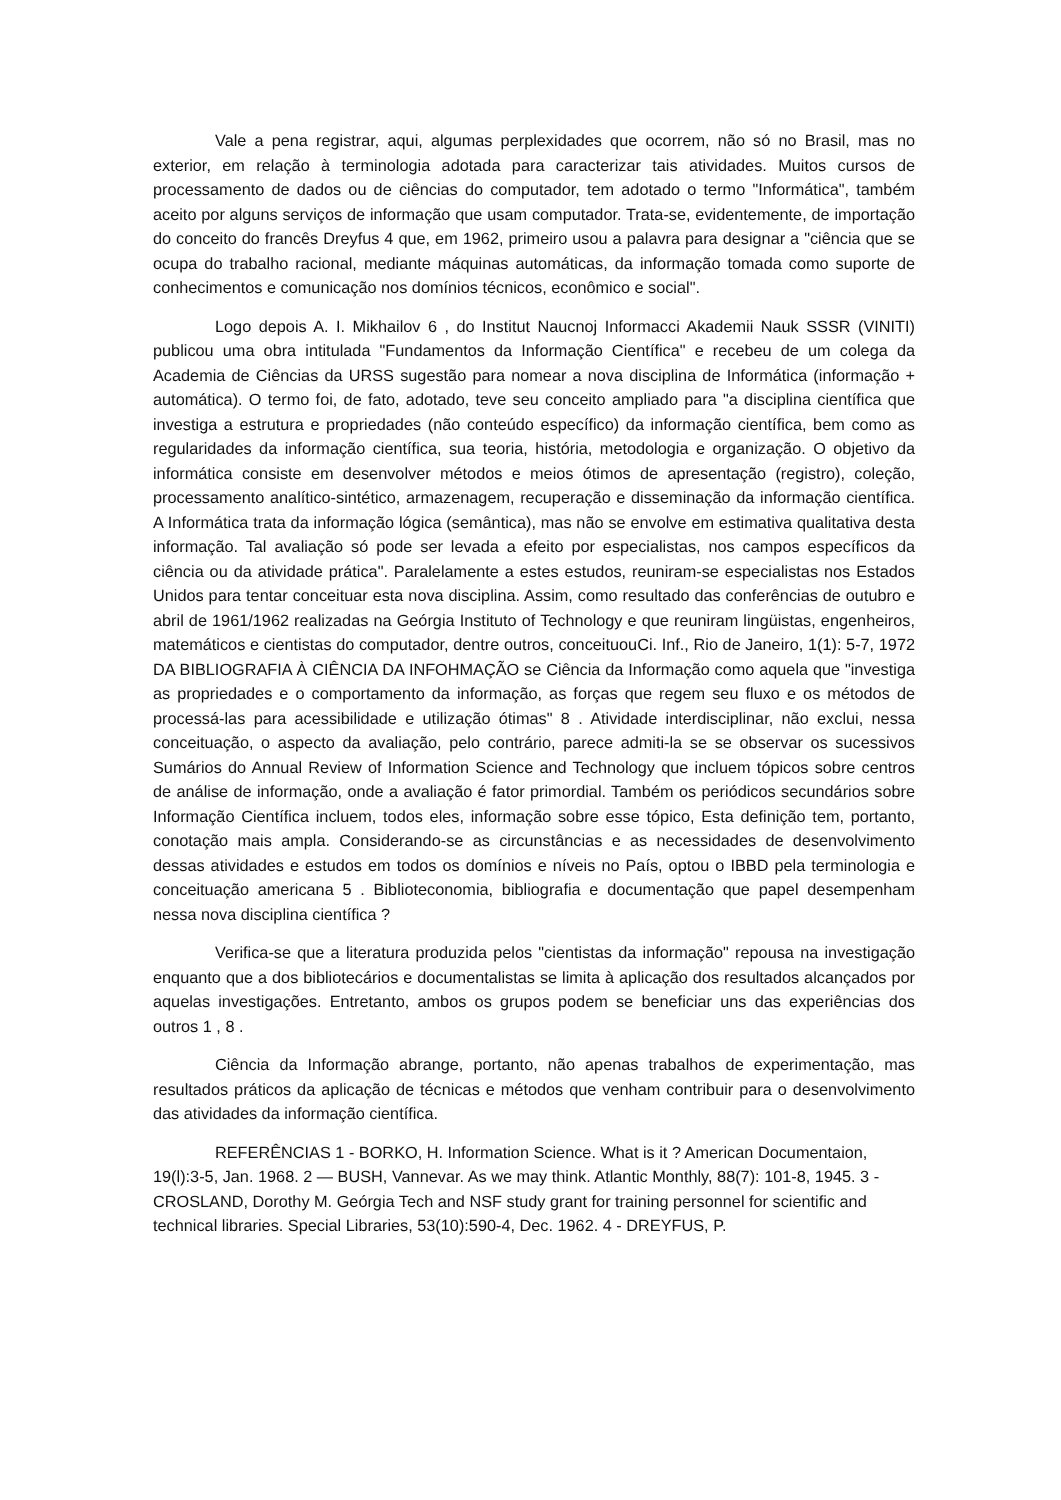Vale a pena registrar, aqui, algumas perplexidades que ocorrem, não só no Brasil, mas no exterior, em relação à terminologia adotada para caracterizar tais atividades. Muitos cursos de processamento de dados ou de ciências do computador, tem adotado o termo "Informática", também aceito por alguns serviços de informação que usam computador. Trata-se, evidentemente, de importação do conceito do francês Dreyfus 4 que, em 1962, primeiro usou a palavra para designar a "ciência que se ocupa do trabalho racional, mediante máquinas automáticas, da informação tomada como suporte de conhecimentos e comunicação nos domínios técnicos, econômico e social".
Logo depois A. I. Mikhailov 6 , do Institut Naucnoj Informacci Akademii Nauk SSSR (VINITI) publicou uma obra intitulada "Fundamentos da Informação Científica" e recebeu de um colega da Academia de Ciências da URSS sugestão para nomear a nova disciplina de Informática (informação + automática). O termo foi, de fato, adotado, teve seu conceito ampliado para "a disciplina científica que investiga a estrutura e propriedades (não conteúdo específico) da informação científica, bem como as regularidades da informação científica, sua teoria, história, metodologia e organização. O objetivo da informática consiste em desenvolver métodos e meios ótimos de apresentação (registro), coleção, processamento analítico-sintético, armazenagem, recuperação e disseminação da informação científica. A Informática trata da informação lógica (semântica), mas não se envolve em estimativa qualitativa desta informação. Tal avaliação só pode ser levada a efeito por especialistas, nos campos específicos da ciência ou da atividade prática". Paralelamente a estes estudos, reuniram-se especialistas nos Estados Unidos para tentar conceituar esta nova disciplina. Assim, como resultado das conferências de outubro e abril de 1961/1962 realizadas na Geórgia Instituto of Technology e que reuniram lingüistas, engenheiros, matemáticos e cientistas do computador, dentre outros, conceituouCi. Inf., Rio de Janeiro, 1(1): 5-7, 1972 DA BIBLIOGRAFIA À CIÊNCIA DA INFOHMAÇÃO se Ciência da Informação como aquela que "investiga as propriedades e o comportamento da informação, as forças que regem seu fluxo e os métodos de processá-las para acessibilidade e utilização ótimas" 8 . Atividade interdisciplinar, não exclui, nessa conceituação, o aspecto da avaliação, pelo contrário, parece admiti-la se se observar os sucessivos Sumários do Annual Review of Information Science and Technology que incluem tópicos sobre centros de análise de informação, onde a avaliação é fator primordial. Também os periódicos secundários sobre Informação Científica incluem, todos eles, informação sobre esse tópico, Esta definição tem, portanto, conotação mais ampla. Considerando-se as circunstâncias e as necessidades de desenvolvimento dessas atividades e estudos em todos os domínios e níveis no País, optou o IBBD pela terminologia e conceituação americana 5 . Biblioteconomia, bibliografia e documentação que papel desempenham nessa nova disciplina científica ?
Verifica-se que a literatura produzida pelos "cientistas da informação" repousa na investigação enquanto que a dos bibliotecários e documentalistas se limita à aplicação dos resultados alcançados por aquelas investigações. Entretanto, ambos os grupos podem se beneficiar uns das experiências dos outros 1 , 8 .
Ciência da Informação abrange, portanto, não apenas trabalhos de experimentação, mas resultados práticos da aplicação de técnicas e métodos que venham contribuir para o desenvolvimento das atividades da informação científica.
REFERÊNCIAS 1 - BORKO, H. Information Science. What is it ? American Documentaion, 19(l):3-5, Jan. 1968. 2 — BUSH, Vannevar. As we may think. Atlantic Monthly, 88(7): 101-8, 1945. 3 - CROSLAND, Dorothy M. Geórgia Tech and NSF study grant for training personnel for scientific and technical libraries. Special Libraries, 53(10):590-4, Dec. 1962. 4 - DREYFUS, P.